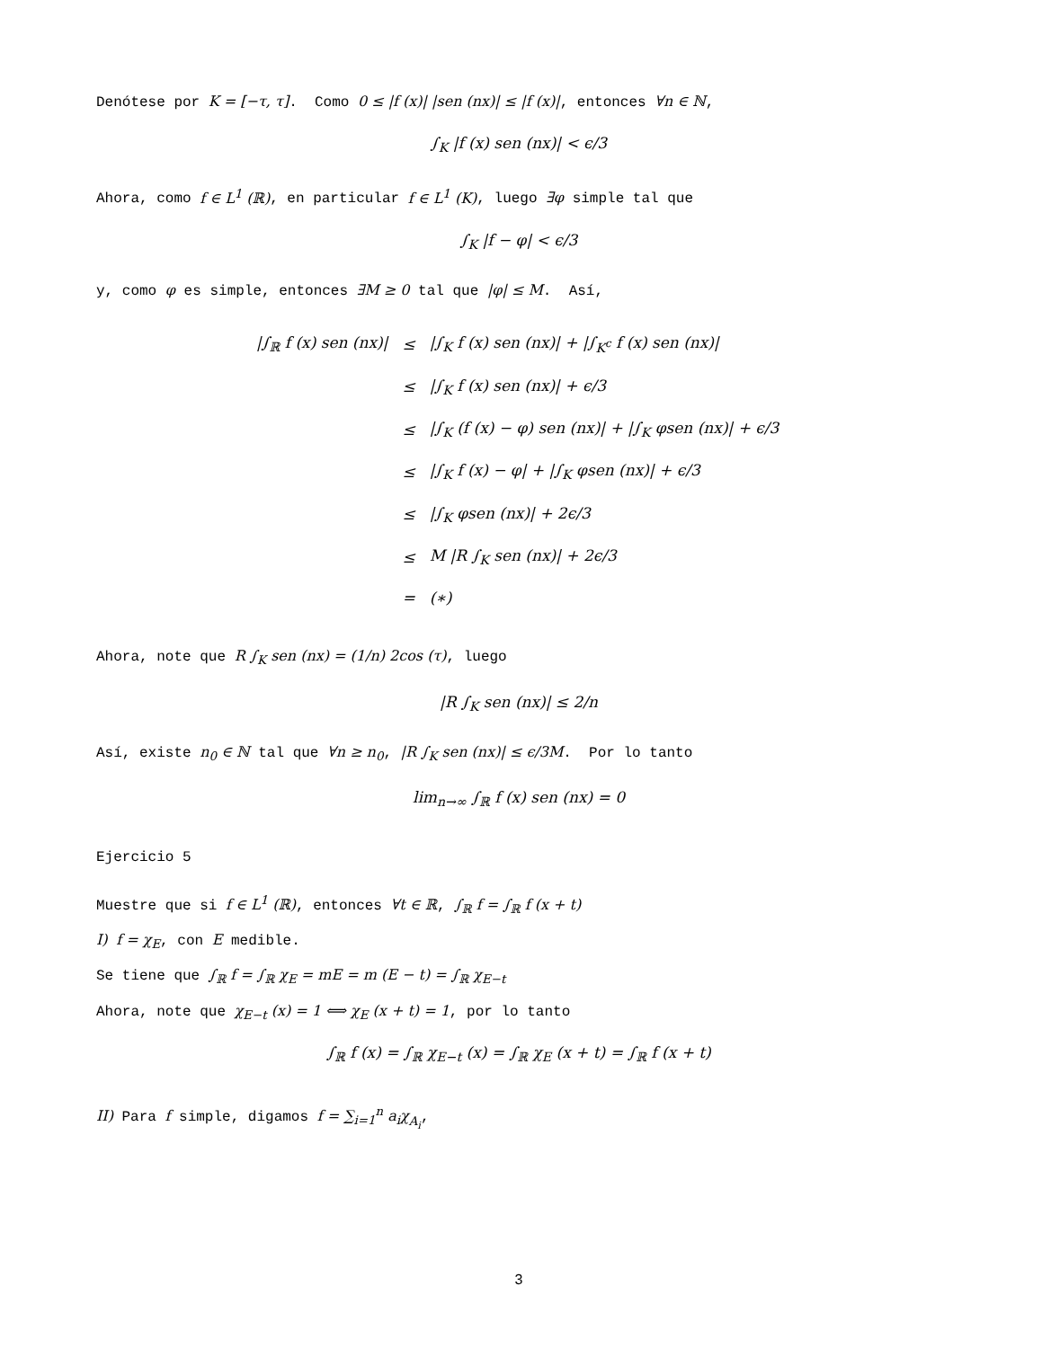Denótese por K = [−τ, τ]. Como 0 ≤ |f (x)| |sen (nx)| ≤ |f (x)|, entonces ∀n ∈ ℕ,
∫<sub>K</sub> |f (x) sen (nx)| < ϵ/3
Ahora, como f ∈ L<sup>1</sup> (ℝ), en particular f ∈ L<sup>1</sup> (K), luego ∃φ simple tal que
∫<sub>K</sub> |f − φ| < ϵ/3
y, como φ es simple, entonces ∃M ≥ 0 tal que |φ| ≤ M. Así,
| /∫<sub>ℝ</sub> f (x) sen (nx)/ | ≤ | /∫<sub>K</sub> f (x) sen (nx)/ + /∫<sub>K<sup>c</sup></sub> f (x) sen (nx)/ |
| | ≤ | /∫<sub>K</sub> f (x) sen (nx)/ + ϵ/3 |
| | ≤ | /∫<sub>K</sub> (f (x) − φ) sen (nx)/ + /∫<sub>K</sub> φsen (nx)/ + ϵ/3 |
| | ≤ | /∫<sub>K</sub> f (x) − φ/ + /∫<sub>K</sub> φsen (nx)/ + ϵ/3 |
| | ≤ | /∫<sub>K</sub> φsen (nx)/ + 2ϵ/3 |
| | ≤ | M /R ∫<sub>K</sub> sen (nx)/ + 2ϵ/3 |
| | = | (∗) |
Ahora, note que R ∫<sub>K</sub> sen (nx) = (1/n) 2cos (τ), luego
|R ∫<sub>K</sub> sen (nx)| ≤ 2/n
Así, existe n<sub>0</sub> ∈ ℕ tal que ∀n ≥ n<sub>0</sub>, |R ∫<sub>K</sub> sen (nx)| ≤ ϵ/3M. Por lo tanto
lim<sub>n→∞</sub> ∫<sub>ℝ</sub> f (x) sen (nx) = 0
Ejercicio 5
Muestre que si f ∈ L<sup>1</sup> (ℝ), entonces ∀t ∈ ℝ, ∫<sub>ℝ</sub> f = ∫<sub>ℝ</sub> f (x + t)
I) f = χ<sub>E</sub>, con E medible.
Se tiene que ∫<sub>ℝ</sub> f = ∫<sub>ℝ</sub> χ<sub>E</sub> = mE = m (E − t) = ∫<sub>ℝ</sub> χ<sub>E−t</sub>
Ahora, note que χ<sub>E−t</sub> (x) = 1 ⟺ χ<sub>E</sub> (x + t) = 1, por lo tanto
∫<sub>ℝ</sub> f (x) = ∫<sub>ℝ</sub> χ<sub>E−t</sub> (x) = ∫<sub>ℝ</sub> χ<sub>E</sub> (x + t) = ∫<sub>ℝ</sub> f (x + t)
II) Para f simple, digamos f = ∑<sub>i=1</sub><sup>n</sup> a<sub>i</sub>χ<sub>A<sub>i</sub></sub>,
3